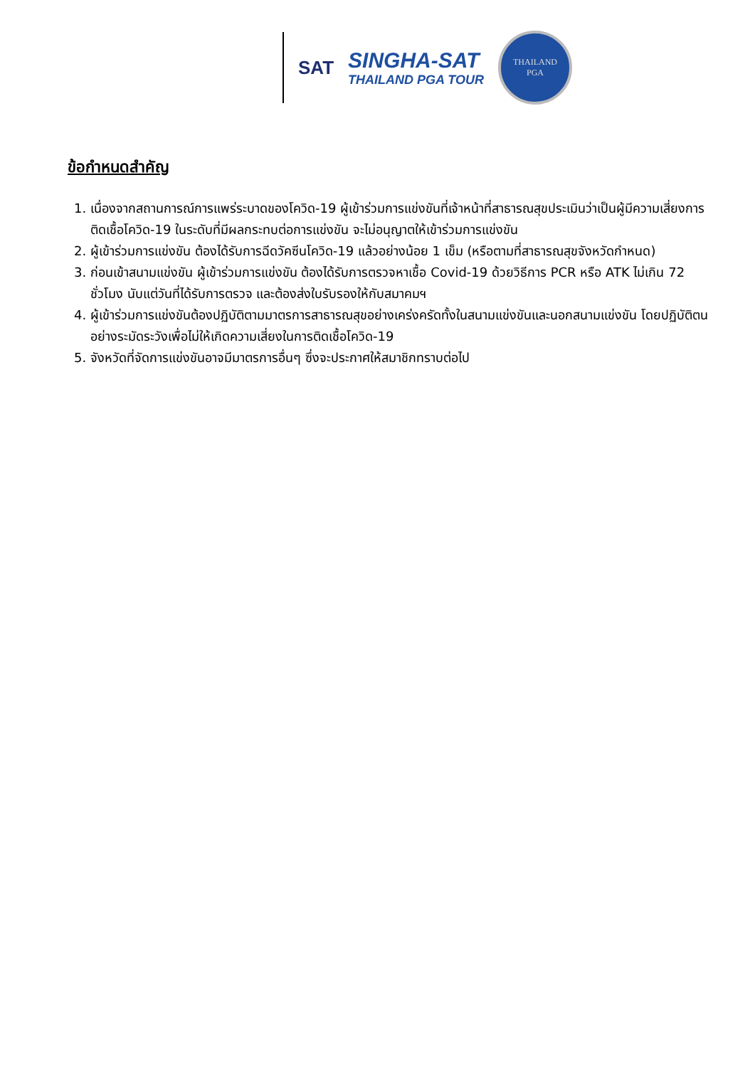SAT
SINGHA-SAT
THAILAND PGA TOUR
THAILAND
PGA
ข้อกำหนดสำคัญ
1. เนื่องจากสถานการณ์การแพร่ระบาดของโควิด-19 ผู้เข้าร่วมการแข่งขันที่เจ้าหน้าที่สาธารณสุขประเมินว่าเป็นผู้มีความเสี่ยงการติดเชื้อโควิด-19 ในระดับที่มีผลกระทบต่อการแข่งขัน จะไม่อนุญาตให้เข้าร่วมการแข่งขัน
2. ผู้เข้าร่วมการแข่งขัน ต้องได้รับการฉีดวัคซีนโควิด-19 แล้วอย่างน้อย 1 เข็ม (หรือตามที่สาธารณสุขจังหวัดกำหนด)
3. ก่อนเข้าสนามแข่งขัน ผู้เข้าร่วมการแข่งขัน ต้องได้รับการตรวจหาเชื้อ Covid-19 ด้วยวิธีการ PCR หรือ ATK ไม่เกิน 72 ชั่วโมง นับแต่วันที่ได้รับการตรวจ และต้องส่งใบรับรองให้กับสมาคมฯ
4. ผู้เข้าร่วมการแข่งขันต้องปฏิบัติตามมาตรการสาธารณสุขอย่างเคร่งครัดทั้งในสนามแข่งขันและนอกสนามแข่งขัน โดยปฏิบัติตนอย่างระมัดระวังเพื่อไม่ให้เกิดความเสี่ยงในการติดเชื้อโควิด-19
5. จังหวัดที่จัดการแข่งขันอาจมีมาตรการอื่นๆ ซึ่งจะประกาศให้สมาชิกทราบต่อไป